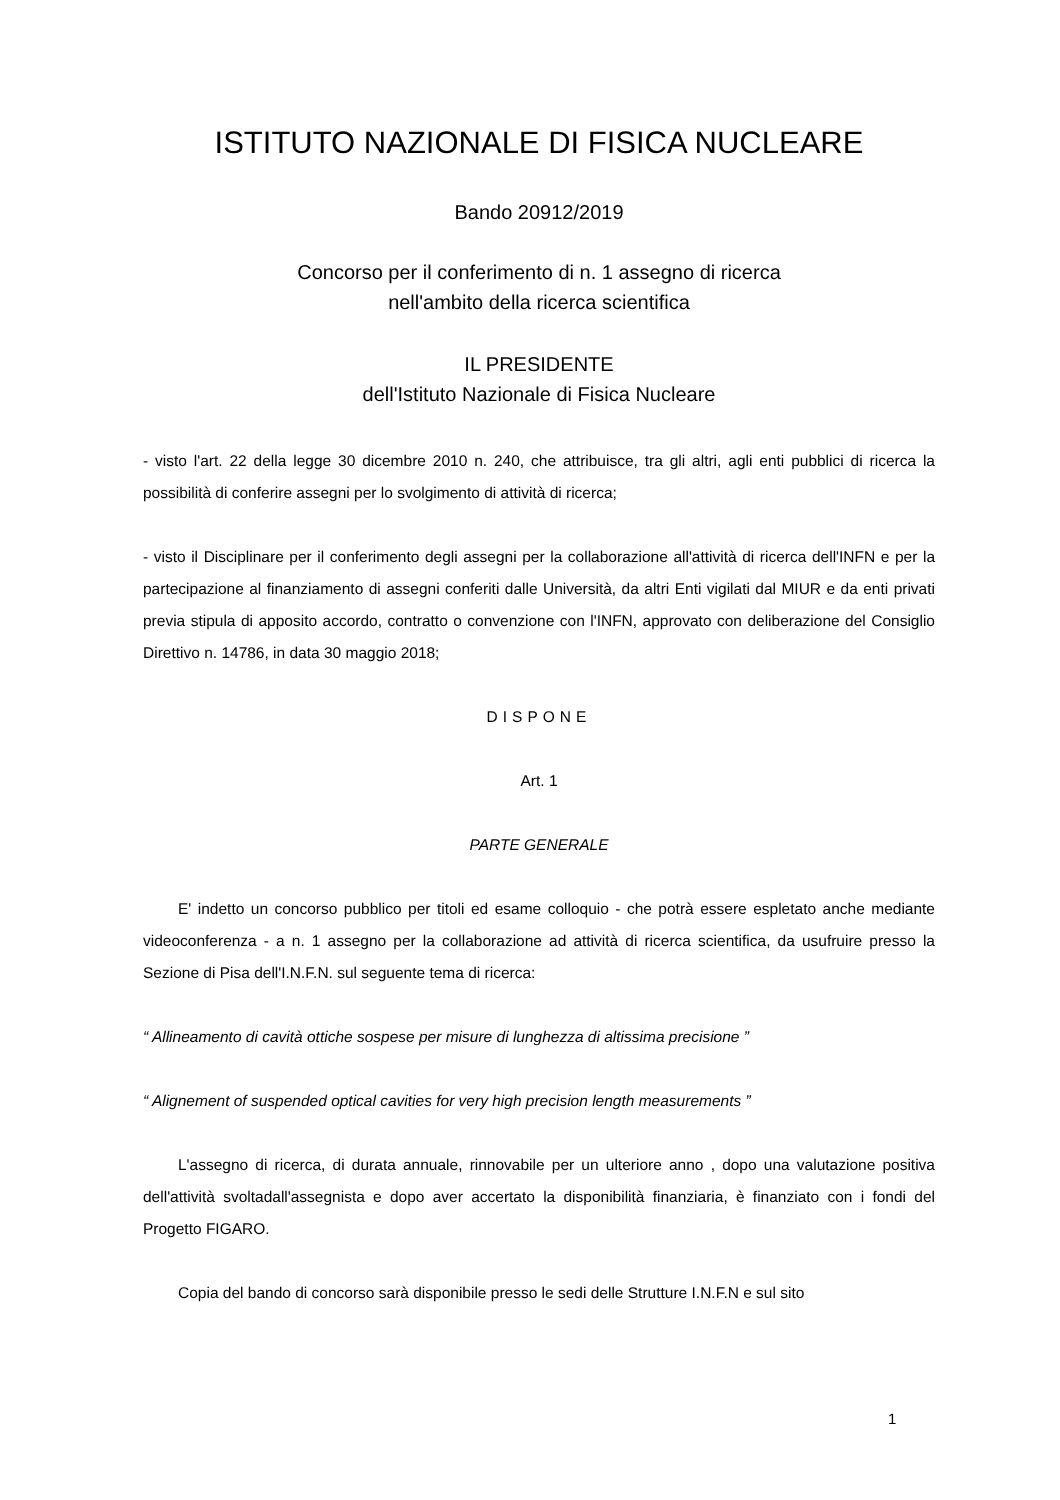ISTITUTO NAZIONALE DI FISICA NUCLEARE
Bando 20912/2019
Concorso per il conferimento di n. 1 assegno di ricerca
nell'ambito della ricerca scientifica
IL PRESIDENTE
dell'Istituto Nazionale di Fisica Nucleare
- visto l'art. 22 della legge 30 dicembre 2010 n. 240, che attribuisce, tra gli altri, agli enti pubblici di ricerca la possibilità di conferire assegni per lo svolgimento di attività di ricerca;
- visto il Disciplinare per il conferimento degli assegni per la collaborazione all'attività di ricerca dell'INFN e per la partecipazione al finanziamento di assegni conferiti dalle Università, da altri Enti vigilati dal MIUR e da enti privati previa stipula di apposito accordo, contratto o convenzione con l'INFN, approvato con deliberazione del Consiglio Direttivo n. 14786, in data 30 maggio 2018;
DISPONE
Art. 1
PARTE GENERALE
E' indetto un concorso pubblico per titoli ed esame colloquio - che potrà essere espletato anche mediante videoconferenza - a n. 1 assegno per la collaborazione ad attività di ricerca scientifica, da usufruire presso la Sezione di Pisa dell'I.N.F.N. sul seguente tema di ricerca:
“ Allineamento di cavità ottiche sospese per misure di lunghezza di altissima precisione ”
“ Alignement of suspended optical cavities for very high precision length measurements ”
L'assegno di ricerca, di durata annuale, rinnovabile per un ulteriore anno , dopo una valutazione positiva dell'attività svoltadall'assegnista e dopo aver accertato la disponibilità finanziaria, è finanziato con i fondi del Progetto FIGARO.
Copia del bando di concorso sarà disponibile presso le sedi delle Strutture I.N.F.N e sul sito
1